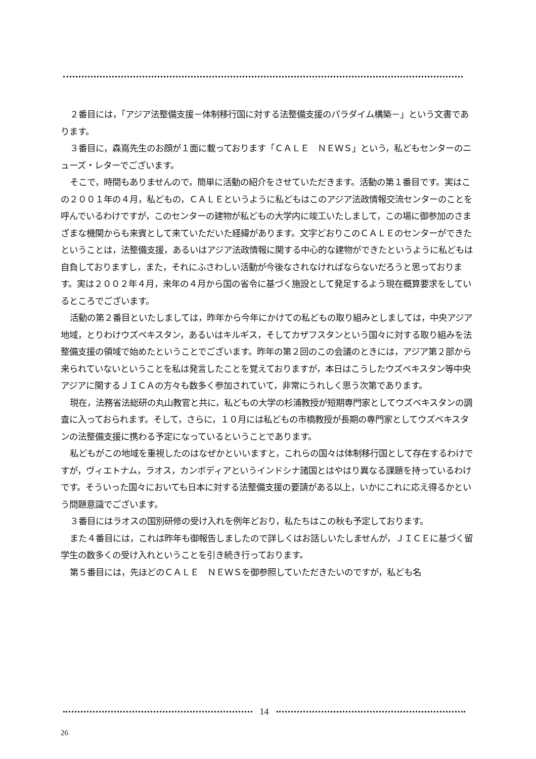２番目には，「アジア法整備支援－体制移行国に対する法整備支援のパラダイム構築－」という文書であります。
３番目に，森嶌先生のお顔が１面に載っております「ＣＡＬＥ　ＮＥＷＳ」という，私どもセンターのニューズ・レターでございます。
そこで，時間もありませんので，簡単に活動の紹介をさせていただきます。活動の第１番目です。実はこの２００１年の４月，私どもの，ＣＡＬＥというように私どもはこのアジア法政情報交流センターのことを呼んでいるわけですが，このセンターの建物が私どもの大学内に竣工いたしまして，この場に御参加のさまざまな機関からも来賓として来ていただいた経緯があります。文字どおりこのＣＡＬＥのセンターができたということは，法整備支援，あるいはアジア法政情報に関する中心的な建物ができたというように私どもは自負しておりますし，また，それにふさわしい活動が今後なされなければならないだろうと思っております。実は２００２年４月，来年の４月から国の省令に基づく施設として発足するよう現在概算要求をしているところでございます。
活動の第２番目といたしましては，昨年から今年にかけての私どもの取り組みとしましては，中央アジア地域，とりわけウズベキスタン，あるいはキルギス，そしてカザフスタンという国々に対する取り組みを法整備支援の領域で始めたということでございます。昨年の第２回のこの会議のときには，アジア第２部から来られていないということを私は発言したことを覚えておりますが，本日はこうしたウズベキスタン等中央アジアに関するＪＩＣＡの方々も数多く参加されていて，非常にうれしく思う次第であります。
現在，法務省法総研の丸山教官と共に，私どもの大学の杉浦教授が短期専門家としてウズベキスタンの調査に入っておられます。そして，さらに，１０月には私どもの市橋教授が長期の専門家としてウズベキスタンの法整備支援に携わる予定になっているということであります。
私どもがこの地域を重視したのはなぜかといいますと，これらの国々は体制移行国として存在するわけですが，ヴィエトナム，ラオス，カンボディアというインドシナ諸国とはやはり異なる課題を持っているわけです。そういった国々においても日本に対する法整備支援の要請がある以上，いかにこれに応え得るかという問題意識でございます。
３番目にはラオスの国別研修の受け入れを例年どおり，私たちはこの秋も予定しております。
また４番目には，これは昨年も御報告しましたので詳しくはお話しいたしませんが，ＪＩＣＥに基づく留学生の数多くの受け入れということを引き続き行っております。
第５番目には，先ほどのＣＡＬＥ　ＮＥＷＳを御参照していただきたいのですが，私ども名
14
26